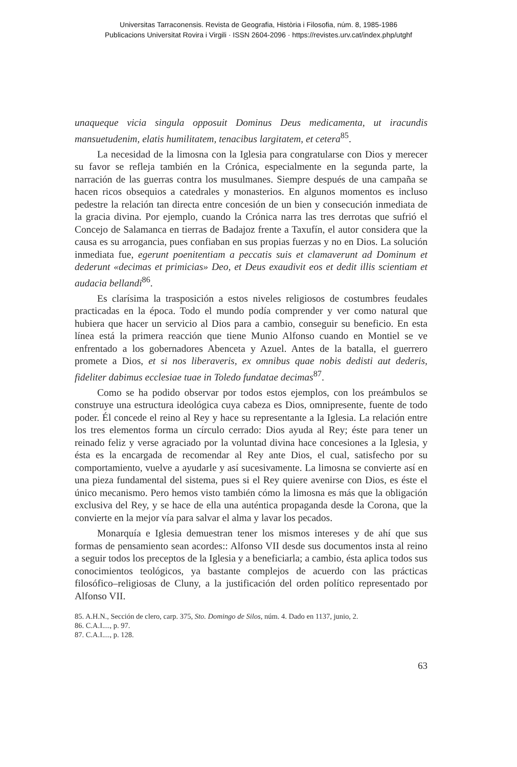Universitas Tarraconensis. Revista de Geografia, Història i Filosofia, núm. 8, 1985-1986
Publicacions Universitat Rovira i Virgili · ISSN 2604-2096 · https://revistes.urv.cat/index.php/utghf
unaqueque vicia singula opposuit Dominus Deus medicamenta, ut iracundis mansuetudenim, elatis humilitatem, tenacibus largitatem, et cetera<sup>85</sup>.
La necesidad de la limosna con la Iglesia para congratularse con Dios y merecer su favor se refleja también en la Crónica, especialmente en la segunda parte, la narración de las guerras contra los musulmanes. Siempre después de una campaña se hacen ricos obsequios a catedrales y monasterios. En algunos momentos es incluso pedestre la relación tan directa entre concesión de un bien y consecución inmediata de la gracia divina. Por ejemplo, cuando la Crónica narra las tres derrotas que sufrió el Concejo de Salamanca en tierras de Badajoz frente a Taxufín, el autor considera que la causa es su arrogancia, pues confiaban en sus propias fuerzas y no en Dios. La solución inmediata fue, egerunt poenitentiam a peccatis suis et clamaverunt ad Dominum et dederunt «decimas et primicias» Deo, et Deus exaudivit eos et dedit illis scientiam et audacia bellandi<sup>86</sup>.
Es clarísima la trasposición a estos niveles religiosos de costumbres feudales practicadas en la época. Todo el mundo podía comprender y ver como natural que hubiera que hacer un servicio al Dios para a cambio, conseguir su beneficio. En esta línea está la primera reacción que tiene Munio Alfonso cuando en Montiel se ve enfrentado a los gobernadores Abenceta y Azuel. Antes de la batalla, el guerrero promete a Dios, et si nos liberaveris, ex omnibus quae nobis dedisti aut dederis, fideliter dabimus ecclesiae tuae in Toledo fundatae decimas<sup>87</sup>.
Como se ha podido observar por todos estos ejemplos, con los preámbulos se construye una estructura ideológica cuya cabeza es Dios, omnipresente, fuente de todo poder. Él concede el reino al Rey y hace su representante a la Iglesia. La relación entre los tres elementos forma un círculo cerrado: Dios ayuda al Rey; éste para tener un reinado feliz y verse agraciado por la voluntad divina hace concesiones a la Iglesia, y ésta es la encargada de recomendar al Rey ante Dios, el cual, satisfecho por su comportamiento, vuelve a ayudarle y así sucesivamente. La limosna se convierte así en una pieza fundamental del sistema, pues si el Rey quiere avenirse con Dios, es éste el único mecanismo. Pero hemos visto también cómo la limosna es más que la obligación exclusiva del Rey, y se hace de ella una auténtica propaganda desde la Corona, que la convierte en la mejor vía para salvar el alma y lavar los pecados.
Monarquía e Iglesia demuestran tener los mismos intereses y de ahí que sus formas de pensamiento sean acordes:: Alfonso VII desde sus documentos insta al reino a seguir todos los preceptos de la Iglesia y a beneficiarla; a cambio, ésta aplica todos sus conocimientos teológicos, ya bastante complejos de acuerdo con las prácticas filosófico–religiosas de Cluny, a la justificación del orden político representado por Alfonso VII.
85. A.H.N., Sección de clero, carp. 375, Sto. Domingo de Silos, núm. 4. Dado en 1137, junio, 2.
86. C.A.I...., p. 97.
87. C.A.I...., p. 128.
63